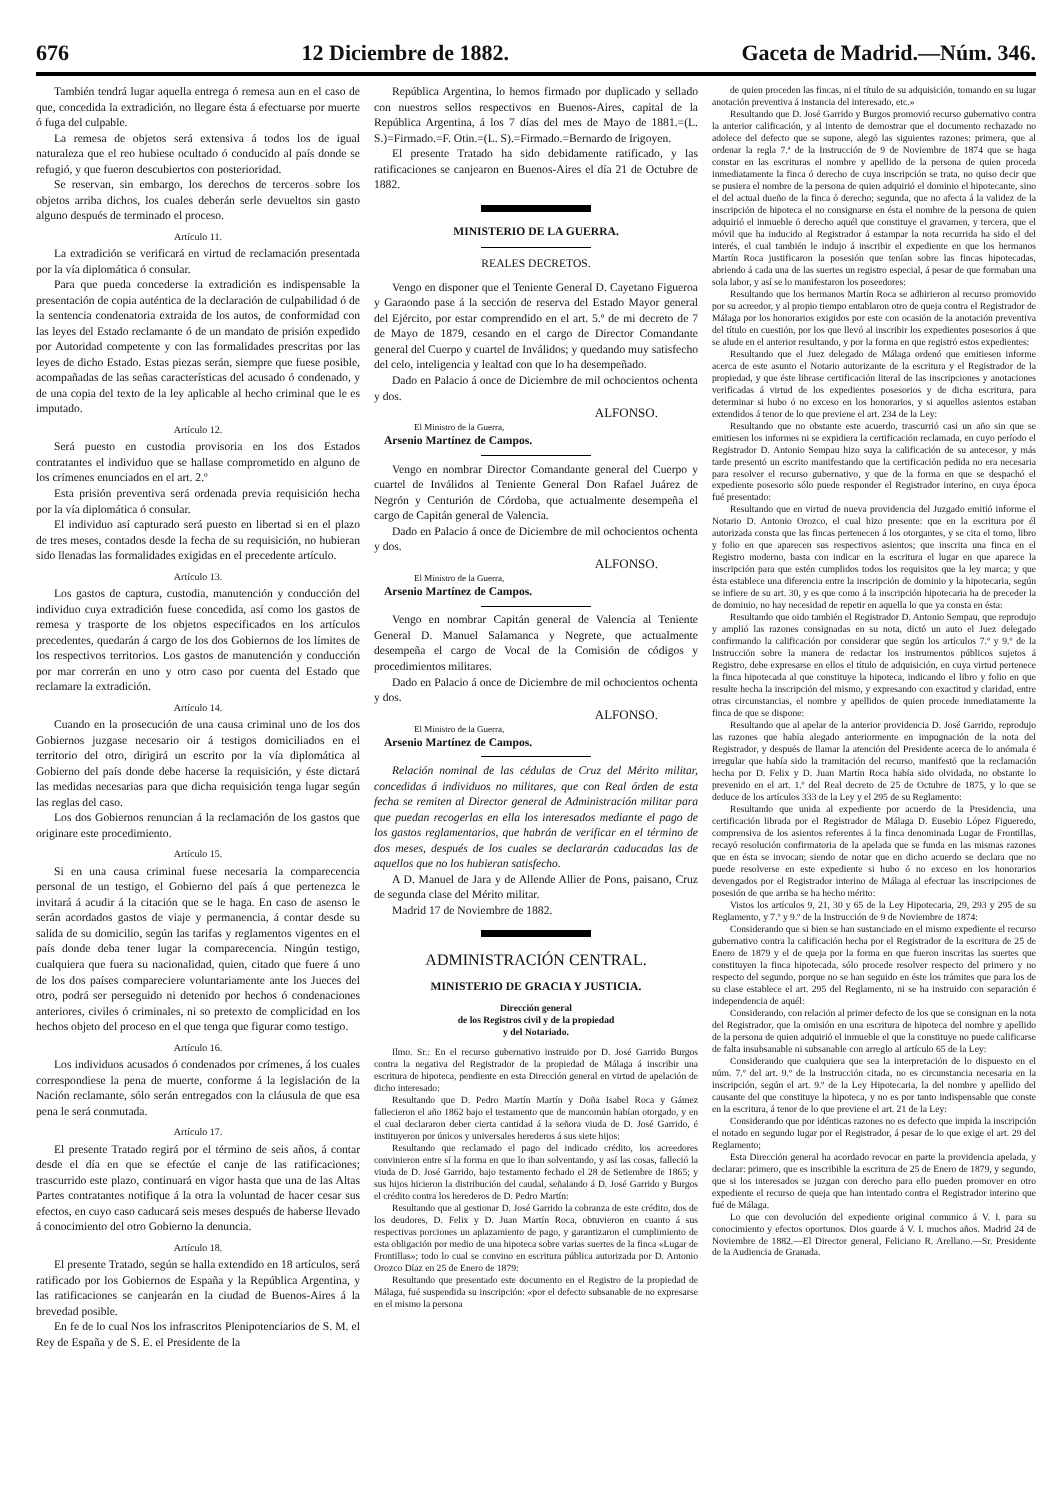676 12 Diciembre de 1882. Gaceta de Madrid.—Núm. 346.
También tendrá lugar aquella entrega ó remesa aun en el caso de que, concedida la extradición, no llegare ésta á efectuarse por muerte ó fuga del culpable.
La remesa de objetos será extensiva á todos los de igual naturaleza que el reo hubiese ocultado ó conducido al país donde se refugió, y que fueron descubiertos con posterioridad.
Se reservan, sin embargo, los derechos de terceros sobre los objetos arriba dichos, los cuales deberán serle devueltos sin gasto alguno después de terminado el proceso.
Artículo 11.
La extradición se verificará en virtud de reclamación presentada por la vía diplomática ó consular.
Para que pueda concederse la extradición es indispensable la presentación de copia auténtica de la declaración de culpabilidad ó de la sentencia condenatoria extraida de los autos, de conformidad con las leyes del Estado reclamante ó de un mandato de prisión expedido por Autoridad competente y con las formalidades prescritas por las leyes de dicho Estado. Estas piezas serán, siempre que fuese posible, acompañadas de las señas características del acusado ó condenado, y de una copia del texto de la ley aplicable al hecho criminal que le es imputado.
Artículo 12.
Será puesto en custodia provisoria en los dos Estados contratantes el individuo que se hallase comprometido en alguno de los crímenes enunciados en el art. 2.º
Esta prisión preventiva será ordenada previa requisición hecha por la vía diplomática ó consular.
El individuo así capturado será puesto en libertad si en el plazo de tres meses, contados desde la fecha de su requisición, no hubieran sido llenadas las formalidades exigidas en el precedente artículo.
Artículo 13.
Los gastos de captura, custodia, manutención y conducción del individuo cuya extradición fuese concedida, así como los gastos de remesa y trasporte de los objetos especificados en los artículos precedentes, quedarán á cargo de los dos Gobiernos de los límites de los respectivos territorios. Los gastos de manutención y conducción por mar correrán en uno y otro caso por cuenta del Estado que reclamare la extradición.
Artículo 14.
Cuando en la prosecución de una causa criminal uno de los dos Gobiernos juzgase necesario oir á testigos domiciliados en el territorio del otro, dirigirá un escrito por la vía diplomática al Gobierno del país donde debe hacerse la requisición, y éste dictará las medidas necesarias para que dicha requisición tenga lugar según las reglas del caso.
Los dos Gobiernos renuncian á la reclamación de los gastos que originare este procedimiento.
Artículo 15.
Si en una causa criminal fuese necesaria la comparecencia personal de un testigo, el Gobierno del país á que pertenezca le invitará á acudir á la citación que se le haga. En caso de asenso le serán acordados gastos de viaje y permanencia, á contar desde su salida de su domicilio, según las tarifas y reglamentos vigentes en el país donde deba tener lugar la comparecencia. Ningún testigo, cualquiera que fuera su nacionalidad, quien, citado que fuere á uno de los dos países compareciere voluntariamente ante los Jueces del otro, podrá ser perseguido ni detenido por hechos ó condenaciones anteriores, civiles ó criminales, ni so pretexto de complicidad en los hechos objeto del proceso en el que tenga que figurar como testigo.
Artículo 16.
Los individuos acusados ó condenados por crímenes, á los cuales correspondiese la pena de muerte, conforme á la legislación de la Nación reclamante, sólo serán entregados con la cláusula de que esa pena le será conmutada.
Artículo 17.
El presente Tratado regirá por el término de seis años, á contar desde el día en que se efectúe el canje de las ratificaciones; trascurrido este plazo, continuará en vigor hasta que una de las Altas Partes contratantes notifique á la otra la voluntad de hacer cesar sus efectos, en cuyo caso caducará seis meses después de haberse llevado á conocimiento del otro Gobierno la denuncia.
Artículo 18.
El presente Tratado, según se halla extendido en 18 artículos, será ratificado por los Gobiernos de España y la República Argentina, y las ratificaciones se canjearán en la ciudad de Buenos-Aires á la brevedad posible.
En fe de lo cual Nos los infrascritos Plenipotenciarios de S. M. el Rey de España y de S. E. el Presidente de la
República Argentina, lo hemos firmado por duplicado y sellado con nuestros sellos respectivos en Buenos-Aires, capital de la República Argentina, á los 7 días del mes de Mayo de 1881.=(L. S.)=Firmado.=F. Otin.=(L. S).=Firmado.=Bernardo de Irigoyen.
El presente Tratado ha sido debidamente ratificado, y las ratificaciones se canjearon en Buenos-Aires el día 21 de Octubre de 1882.
MINISTERIO DE LA GUERRA.
REALES DECRETOS.
Vengo en disponer que el Teniente General D. Cayetano Figueroa y Garaondo pase á la sección de reserva del Estado Mayor general del Ejército, por estar comprendido en el art. 5.º de mi decreto de 7 de Mayo de 1879, cesando en el cargo de Director Comandante general del Cuerpo y cuartel de Inválidos; y quedando muy satisfecho del celo, inteligencia y lealtad con que lo ha desempeñado.
Dado en Palacio á once de Diciembre de mil ochocientos ochenta y dos.
ALFONSO.
El Ministro de la Guerra,
Arsenio Martínez de Campos.
Vengo en nombrar Director Comandante general del Cuerpo y cuartel de Inválidos al Teniente General Don Rafael Juárez de Negrón y Centurión de Córdoba, que actualmente desempeña el cargo de Capitán general de Valencia.
Dado en Palacio á once de Diciembre de mil ochocientos ochenta y dos.
ALFONSO.
El Ministro de la Guerra,
Arsenio Martínez de Campos.
Vengo en nombrar Capitán general de Valencia al Teniente General D. Manuel Salamanca y Negrete, que actualmente desempeña el cargo de Vocal de la Comisión de códigos y procedimientos militares.
Dado en Palacio á once de Diciembre de mil ochocientos ochenta y dos.
ALFONSO.
El Ministro de la Guerra,
Arsenio Martínez de Campos.
Relación nominal de las cédulas de Cruz del Mérito militar, concedidas á individuos no militares, que con Real órden de esta fecha se remiten al Director general de Administración militar para que puedan recogerlas en ella los interesados mediante el pago de los gastos reglamentarios, que habrán de verificar en el término de dos meses, después de los cuales se declararán caducadas las de aquellos que no los hubieran satisfecho.
A D. Manuel de Jara y de Allende Allier de Pons, paisano, Cruz de segunda clase del Mérito militar.
Madrid 17 de Noviembre de 1882.
ADMINISTRACIÓN CENTRAL.
MINISTERIO DE GRACIA Y JUSTICIA.
Dirección general
de los Registros civil y de la propiedad
y del Notariado.
Ilmo. Sr.: En el recurso gubernativo instruido por D. José Garrido Burgos contra la negativa del Registrador de la propiedad de Málaga á inscribir una escritura de hipoteca, pendiente en esta Dirección general en virtud de apelación de dicho interesado:
Resultando que D. Pedro Martín Martín y Doña Isabel Roca y Gámez fallecieron el año 1862 bajo el testamento que de mancomún habían otorgado, y en el cual declararon deber cierta cantidad á la señora viuda de D. José Garrido, é instituyeron por únicos y universales herederos á sus siete hijos:
Resultando que reclamado el pago del indicado crédito, los acreedores convinieron entre sí la forma en que lo iban solventando, y así las cosas, falleció la viuda de D. José Garrido, bajo testamento fechado el 28 de Setiembre de 1865; y sus hijos hicieron la distribución del caudal, señalando á D. José Garrido y Burgos el crédito contra los herederos de D. Pedro Martín:
Resultando que al gestionar D. José Garrido la cobranza de este crédito, dos de los deudores, D. Felix y D. Juan Martín Roca, obtuvieron en cuanto á sus respectivas porciones un aplazamiento de pago, y garantizaron el cumplimiento de esta obligación por medio de una hipoteca sobre varias suertes de la finca «Lugar de Frontillas»; todo lo cual se convino en escritura pública autorizada por D. Antonio Orozco Díaz en 25 de Enero de 1879:
Resultando que presentado este documento en el Registro de la propiedad de Málaga, fué suspendida su inscripción: «por el defecto subsanable de no expresarse en el mismo la persona
de quien proceden las fincas, ni el título de su adquisición, tomando en su lugar anotación preventiva á instancia del interesado, etc.»
Resultando que D. José Garrido y Burgos promovió recurso gubernativo contra la anterior calificación, y al intento de demostrar que el documento rechazado no adolece del defecto que se supone, alegó las siguientes razones: primera, que al ordenar la regla 7.ª de la Instrucción de 9 de Noviembre de 1874 que se haga constar en las escrituras el nombre y apellido de la persona de quien proceda inmediatamente la finca ó derecho de cuya inscripción se trata, no quiso decir que se pusiera el nombre de la persona de quien adquirió el dominio el hipotecante, sino el del actual dueño de la finca ó derecho; segunda, que no afecta á la validez de la inscripción de hipoteca el no consignarse en ésta el nombre de la persona de quien adquirió el inmueble ó derecho aquél que constituye el gravamen, y tercera, que el móvil que ha inducido al Registrador á estampar la nota recurrida ha sido el del interés, el cual también le indujo á inscribir el expediente en que los hermanos Martín Roca justificaron la posesión que tenían sobre las fincas hipotecadas, abriendo á cada una de las suertes un registro especial, á pesar de que formaban una sola labor, y así se lo manifestaron los poseedores:
Resultando que los hermanos Martín Roca se adhirieron al recurso promovido por su acreedor, y al propio tiempo entablaron otro de queja contra el Registrador de Málaga por los honorarios exigidos por este con ocasión de la anotación preventiva del título en cuestión, por los que llevó al inscribir los expedientes posesorios á que se alude en el anterior resultando, y por la forma en que registró estos expedientes:
Resultando que el Juez delegado de Málaga ordenó que emitiesen informe acerca de este asunto el Notario autorizante de la escritura y el Registrador de la propiedad, y que éste librase certificación literal de las inscripciones y anotaciones verificadas á virtud de los expedientes posesorios y de dicha escritura, para determinar si hubo ó no exceso en los honorarios, y si aquellos asientos estaban extendidos á tenor de lo que previene el art. 234 de la Ley:
Resultando que no obstante este acuerdo, trascurrió casi un año sin que se emitiesen los informes ni se expidiera la certificación reclamada, en cuyo período el Registrador D. Antonio Sempau hizo suya la calificación de su antecesor, y más tarde presentó un escrito manifestando que la certificación pedida no era necesaria para resolver el recurso gubernativo, y que de la forma en que se despachó el expediente posesorio sólo puede responder el Registrador interino, en cuya época fué presentado:
Resultando que en virtud de nueva providencia del Juzgado emitió informe el Notario D. Antonio Orozco, el cual hizo presente: que en la escritura por él autorizada consta que las fincas pertenecen á los otorgantes, y se cita el tomo, libro y folio en que aparecen sus respectivos asientos; que inscrita una finca en el Registro moderno, basta con indicar en la escritura el lugar en que aparece la inscripción para que estén cumplidos todos los requisitos que la ley marca; y que ésta establece una diferencia entre la inscripción de dominio y la hipotecaria, según se infiere de su art. 30, y es que como á la inscripción hipotecaria ha de preceder la de dominio, no hay necesidad de repetir en aquella lo que ya consta en ésta:
Resultando que oido también el Registrador D. Antonio Sempau, que reprodujo y amplió las razones consignadas en su nota, dictó un auto el Juez delegado confirmando la calificación por considerar que según los artículos 7.º y 9.º de la Instrucción sobre la manera de redactar los instrumentos públicos sujetos á Registro, debe expresarse en ellos el título de adquisición, en cuya virtud pertenece la finca hipotecada al que constituye la hipoteca, indicando el libro y folio en que resulte hecha la inscripción del mismo, y expresando con exactitud y claridad, entre otras circunstancias, el nombre y apellidos de quien procede inmediatamente la finca de que se dispone:
Resultando que al apelar de la anterior providencia D. José Garrido, reprodujo las razones que había alegado anteriormente en impugnación de la nota del Registrador, y después de llamar la atención del Presidente acerca de lo anómala é irregular que había sido la tramitación del recurso, manifestó que la reclamación hecha por D. Felix y D. Juan Martín Roca había sido olvidada, no obstante lo prevenido en el art. 1.º del Real decreto de 25 de Octubre de 1875, y lo que se deduce de los artículos 333 de la Ley y el 295 de su Reglamento:
Resultando que unida al expediente por acuerdo de la Presidencia, una certificación librada por el Registrador de Málaga D. Eusebio López Figueredo, comprensiva de los asientos referentes á la finca denominada Lugar de Frontillas, recayó resolución confirmatoria de la apelada que se funda en las mismas razones que en ésta se invocan; siendo de notar que en dicho acuerdo se declara que no puede resolverse en este expediente si hubo ó no exceso en los honorarios devengados por el Registrador interino de Málaga al efectuar las inscripciones de posesión de que arriba se ha hecho mérito:
Vistos los artículos 9, 21, 30 y 65 de la Ley Hipotecaria, 29, 293 y 295 de su Reglamento, y 7.º y 9.º de la Instrucción de 9 de Noviembre de 1874:
Considerando que si bien se han sustanciado en el mismo expediente el recurso gubernativo contra la calificación hecha por el Registrador de la escritura de 25 de Enero de 1879 y el de queja por la forma en que fueron inscritas las suertes que constituyen la finca hipotecada, sólo procede resolver respecto del primero y no respecto del segundo, porque no se han seguido en éste los trámites que para los de su clase establece el art. 295 del Reglamento, ni se ha instruido con separación é independencia de aquél:
Considerando, con relación al primer defecto de los que se consignan en la nota del Registrador, que la omisión en una escritura de hipoteca del nombre y apellido de la persona de quien adquirió el inmueble el que la constituye no puede calificarse de falta insubsanable ni subsanable con arreglo al artículo 65 de la Ley:
Considerando que cualquiera que sea la interpretación de lo dispuesto en el núm. 7.º del art. 9.º de la Instrucción citada, no es circunstancia necesaria en la inscripción, según el art. 9.º de la Ley Hipotecaria, la del nombre y apellido del causante del que constituye la hipoteca, y no es por tanto indispensable que conste en la escritura, á tenor de lo que previene el art. 21 de la Ley:
Considerando que por idénticas razones no es defecto que impida la inscripción el notado en segundo lugar por el Registrador, á pesar de lo que exige el art. 29 del Reglamento;
Esta Dirección general ha acordado revocar en parte la providencia apelada, y declarar: primero, que es inscribible la escritura de 25 de Enero de 1879, y segundo, que si los interesados se juzgan con derecho para ello pueden promover en otro expediente el recurso de queja que han intentado contra el Registrador interino que fué de Málaga.
Lo que con devolución del expediente original comunico á V. I. para su conocimiento y efectos oportunos. Dios guarde á V. I. muchos años. Madrid 24 de Noviembre de 1882.—El Director general, Feliciano R. Arellano.—Sr. Presidente de la Audiencia de Granada.